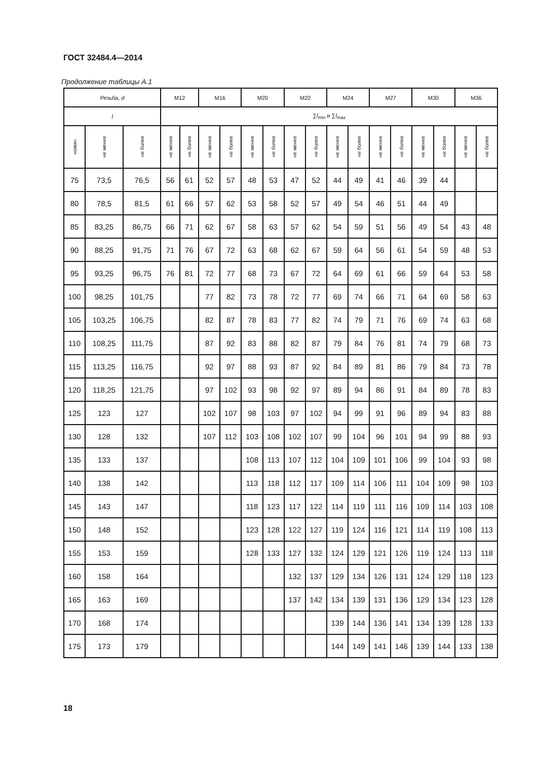ГОСТ 32484.4—2014
Продолжение таблицы А.1
| Резьба, d | | | М12 | | М16 | | М20 | | М22 | | М24 | | М27 | | М30 | | М36 | |
| --- | --- | --- | --- | --- | --- | --- | --- | --- | --- | --- | --- | --- | --- | --- | --- | --- | --- | --- |
| l | | | ∑ l<sub>min</sub> и ∑ l<sub>max</sub> | | | | | | | | | | | | | | | |
| номин. | не менее | не более | не менее | не более | не менее | не более | не менее | не более | не менее | не более | не менее | не более | не менее | не более | не менее | не более | не менее | не более |
| 75 | 73,5 | 76,5 | 56 | 61 | 52 | 57 | 48 | 53 | 47 | 52 | 44 | 49 | 41 | 46 | 39 | 44 | | |
| 80 | 78,5 | 81,5 | 61 | 66 | 57 | 62 | 53 | 58 | 52 | 57 | 49 | 54 | 46 | 51 | 44 | 49 | | |
| 85 | 83,25 | 86,75 | 66 | 71 | 62 | 67 | 58 | 63 | 57 | 62 | 54 | 59 | 51 | 56 | 49 | 54 | 43 | 48 |
| 90 | 88,25 | 91,75 | 71 | 76 | 67 | 72 | 63 | 68 | 62 | 67 | 59 | 64 | 56 | 61 | 54 | 59 | 48 | 53 |
| 95 | 93,25 | 96,75 | 76 | 81 | 72 | 77 | 68 | 73 | 67 | 72 | 64 | 69 | 61 | 66 | 59 | 64 | 53 | 58 |
| 100 | 98,25 | 101,75 | | | 77 | 82 | 73 | 78 | 72 | 77 | 69 | 74 | 66 | 71 | 64 | 69 | 58 | 63 |
| 105 | 103,25 | 106,75 | | | 82 | 87 | 78 | 83 | 77 | 82 | 74 | 79 | 71 | 76 | 69 | 74 | 63 | 68 |
| 110 | 108,25 | 111,75 | | | 87 | 92 | 83 | 88 | 82 | 87 | 79 | 84 | 76 | 81 | 74 | 79 | 68 | 73 |
| 115 | 113,25 | 116,75 | | | 92 | 97 | 88 | 93 | 87 | 92 | 84 | 89 | 81 | 86 | 79 | 84 | 73 | 78 |
| 120 | 118,25 | 121,75 | | | 97 | 102 | 93 | 98 | 92 | 97 | 89 | 94 | 86 | 91 | 84 | 89 | 78 | 83 |
| 125 | 123 | 127 | | | 102 | 107 | 98 | 103 | 97 | 102 | 94 | 99 | 91 | 96 | 89 | 94 | 83 | 88 |
| 130 | 128 | 132 | | | 107 | 112 | 103 | 108 | 102 | 107 | 99 | 104 | 96 | 101 | 94 | 99 | 88 | 93 |
| 135 | 133 | 137 | | | | | 108 | 113 | 107 | 112 | 104 | 109 | 101 | 106 | 99 | 104 | 93 | 98 |
| 140 | 138 | 142 | | | | | 113 | 118 | 112 | 117 | 109 | 114 | 106 | 111 | 104 | 109 | 98 | 103 |
| 145 | 143 | 147 | | | | | 118 | 123 | 117 | 122 | 114 | 119 | 111 | 116 | 109 | 114 | 103 | 108 |
| 150 | 148 | 152 | | | | | 123 | 128 | 122 | 127 | 119 | 124 | 116 | 121 | 114 | 119 | 108 | 113 |
| 155 | 153 | 159 | | | | | 128 | 133 | 127 | 132 | 124 | 129 | 121 | 126 | 119 | 124 | 113 | 118 |
| 160 | 158 | 164 | | | | | | | 132 | 137 | 129 | 134 | 126 | 131 | 124 | 129 | 118 | 123 |
| 165 | 163 | 169 | | | | | | | 137 | 142 | 134 | 139 | 131 | 136 | 129 | 134 | 123 | 128 |
| 170 | 168 | 174 | | | | | | | | | 139 | 144 | 136 | 141 | 134 | 139 | 128 | 133 |
| 175 | 173 | 179 | | | | | | | | | 144 | 149 | 141 | 146 | 139 | 144 | 133 | 138 |
18